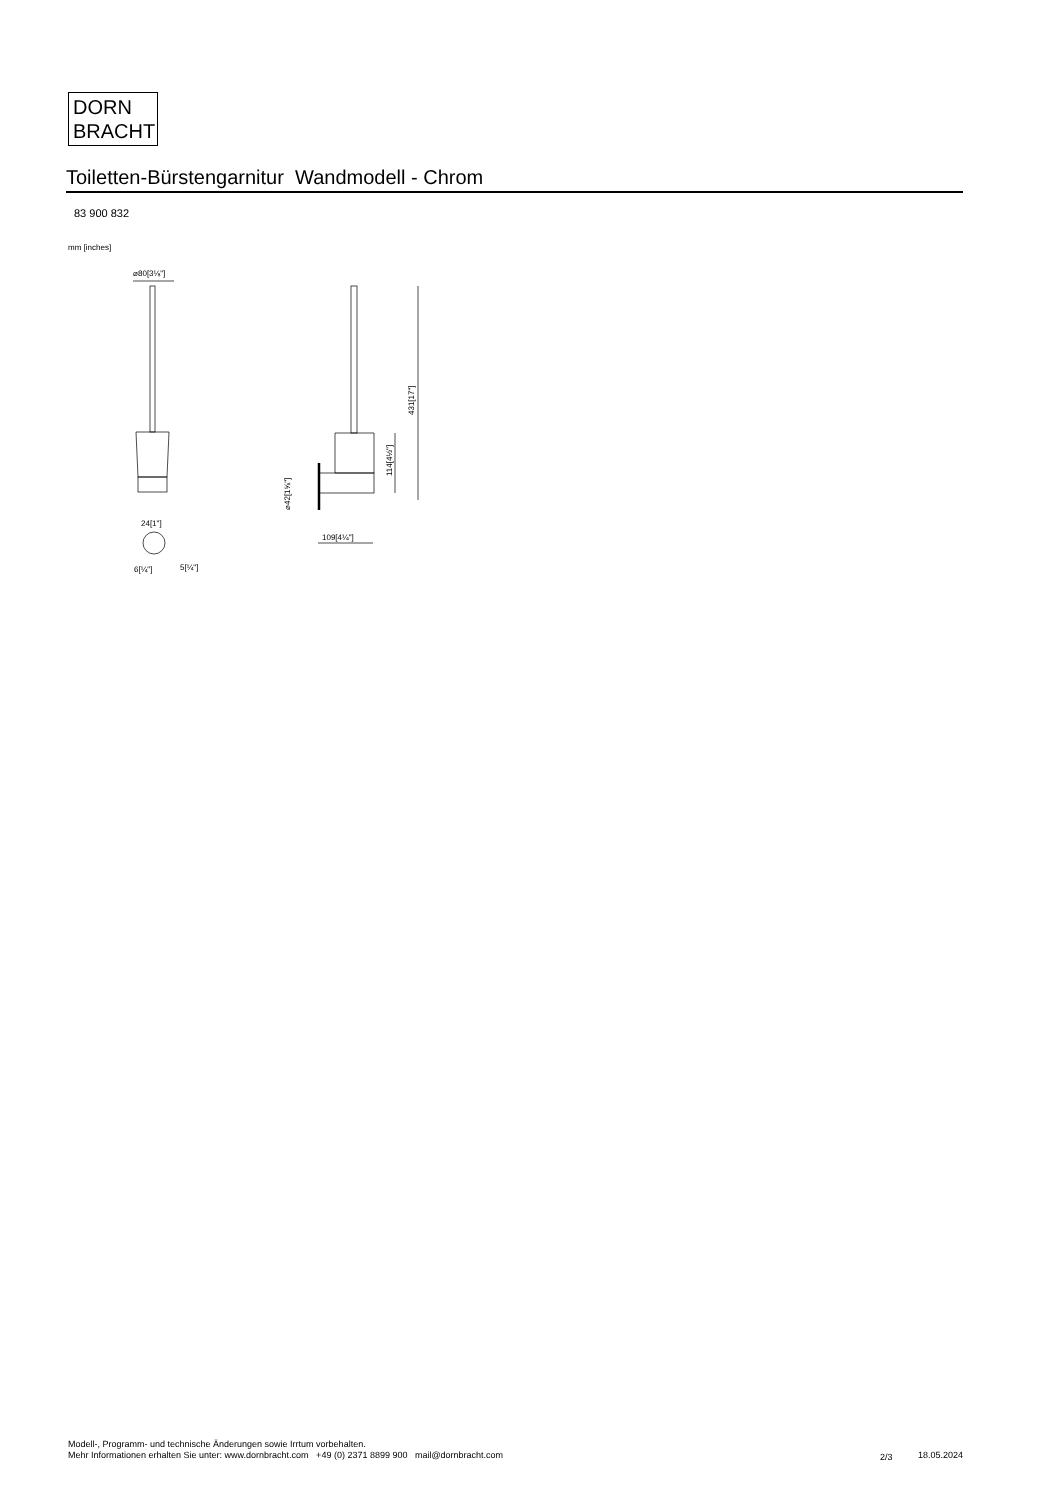DORN
BRACHT
Toiletten-Bürstengarnitur Wandmodell - Chrom
83 900 832
mm [inches]
⌀80[3⅛"]
24[1"]
6[¼"]
5[¼"]
109[4¼"]
431[17"]
114[4½"]
⌀42[1⅝"]
Modell-, Programm- und technische Änderungen sowie Irrtum vorbehalten.
Mehr Informationen erhalten Sie unter: www.dornbracht.com +49 (0) 2371 8899 900 mail@dornbracht.com
2/3 18.05.2024